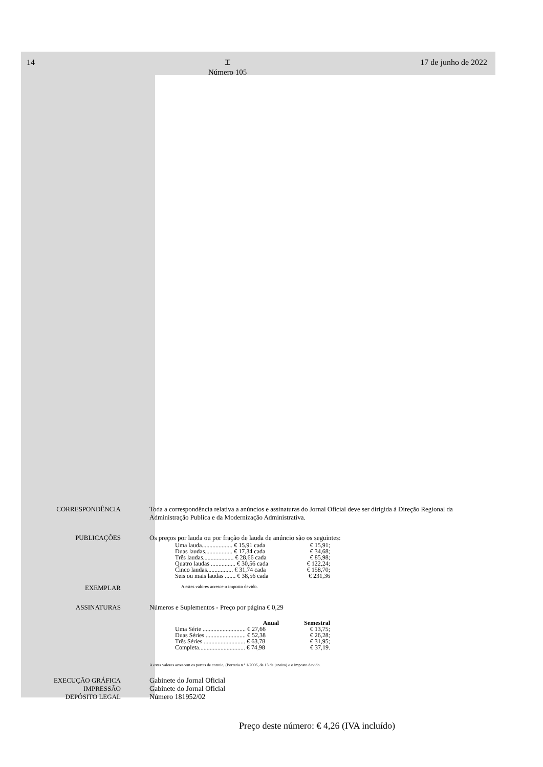14 ⌶
Número 105 17 de junho de 2022
CORRESPONDÊNCIA Toda a correspondência relativa a anúncios e assinaturas do Jornal Oficial deve ser dirigida à Direção Regional da Administração Publica e da Modernização Administrativa.
PUBLICAÇÕES Os preços por lauda ou por fração de lauda de anúncio são os seguintes:
| Uma lauda.................... € 15,91 cada | € 15,91; |
| Duas laudas.................. € 17,34 cada | € 34,68; |
| Três laudas.................... € 28,66 cada | € 85,98; |
| Quatro laudas ................ € 30,56 cada | € 122,24; |
| Cinco laudas................. € 31,74 cada | € 158,70; |
| Seis ou mais laudas ....... € 38,56 cada | € 231,36 |
EXEMPLAR
A estes valores acresce o imposto devido.
ASSINATURAS Números e Suplementos - Preço por página € 0,29
| Anual | Semestral |
| --- | --- |
| Uma Série ............................ € 27,66 | € 13,75; |
| Duas Séries .......................... € 52,38 | € 26,28; |
| Três Séries ........................... € 63,78 | € 31,95; |
| Completa.............................. € 74,98 | € 37,19. |
A estes valores acrescem os portes de correio, (Portaria n.º 1/2006, de 13 de janeiro) e o imposto devido.
EXECUÇÃO GRÁFICA
IMPRESSÃO
DEPÓSITO LEGAL
Gabinete do Jornal Oficial
Gabinete do Jornal Oficial
Número 181952/02
Preço deste número: € 4,26 (IVA incluído)